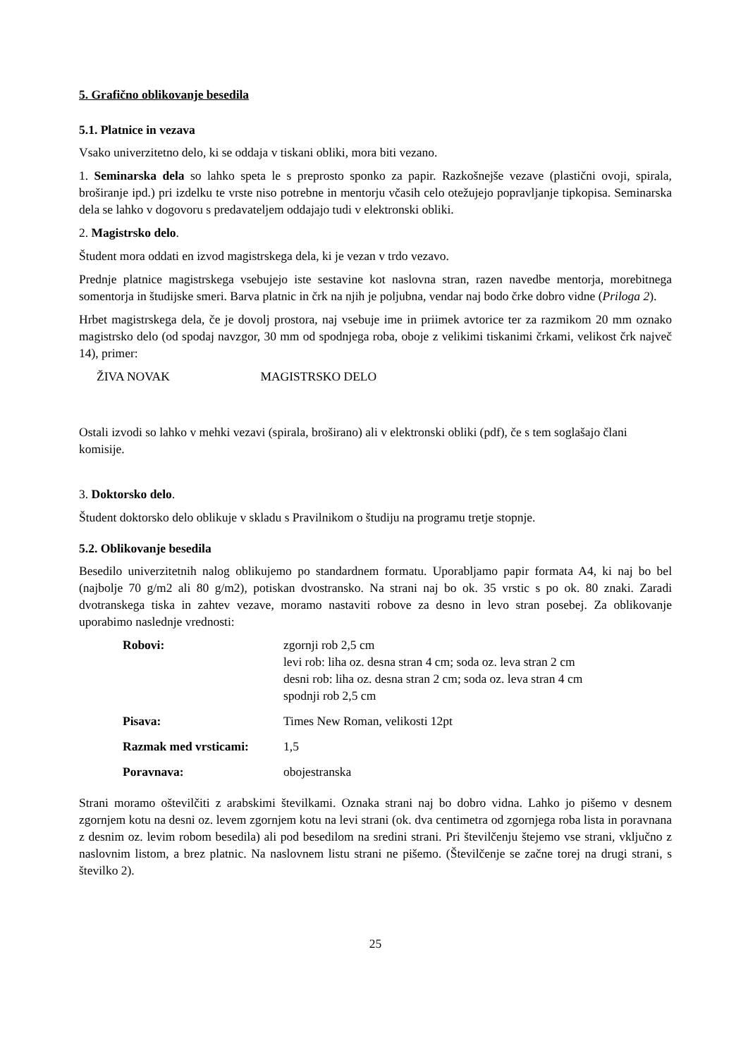5. Grafično oblikovanje besedila
5.1. Platnice in vezava
Vsako univerzitetno delo, ki se oddaja v tiskani obliki, mora biti vezano.
1. Seminarska dela so lahko speta le s preprosto sponko za papir. Razkošnejše vezave (plastični ovoji, spirala, broširanje ipd.) pri izdelku te vrste niso potrebne in mentorju včasih celo otežujejo popravljanje tipkopisa. Seminarska dela se lahko v dogovoru s predavateljem oddajajo tudi v elektronski obliki.
2. Magistrsko delo.
Študent mora oddati en izvod magistrskega dela, ki je vezan v trdo vezavo.
Prednje platnice magistrskega vsebujejo iste sestavine kot naslovna stran, razen navedbe mentorja, morebitnega somentorja in študijske smeri. Barva platnic in črk na njih je poljubna, vendar naj bodo črke dobro vidne (Priloga 2).
Hrbet magistrskega dela, če je dovolj prostora, naj vsebuje ime in priimek avtorice ter za razmikom 20 mm oznako magistrsko delo (od spodaj navzgor, 30 mm od spodnjega roba, oboje z velikimi tiskanimi črkami, velikost črk največ 14), primer:
ŽIVA NOVAK MAGISTRSKO DELO
Ostali izvodi so lahko v mehki vezavi (spirala, broširano) ali v elektronski obliki (pdf), če s tem soglašajo člani komisije.
3. Doktorsko delo.
Študent doktorsko delo oblikuje v skladu s Pravilnikom o študiju na programu tretje stopnje.
5.2. Oblikovanje besedila
Besedilo univerzitetnih nalog oblikujemo po standardnem formatu. Uporabljamo papir formata A4, ki naj bo bel (najbolje 70 g/m2 ali 80 g/m2), potiskan dvostransko. Na strani naj bo ok. 35 vrstic s po ok. 80 znaki. Zaradi dvotranskega tiska in zahtev vezave, moramo nastaviti robove za desno in levo stran posebej. Za oblikovanje uporabimo naslednje vrednosti:
| Robovi: | zgornji rob 2,5 cm levi rob: liha oz. desna stran 4 cm; soda oz. leva stran 2 cm desni rob: liha oz. desna stran 2 cm; soda oz. leva stran 4 cm spodnji rob 2,5 cm |
| Pisava: | Times New Roman, velikosti 12pt |
| Razmak med vrsticami: | 1,5 |
| Poravnava: | obojestranska |
Strani moramo oštevilčiti z arabskimi številkami. Oznaka strani naj bo dobro vidna. Lahko jo pišemo v desnem zgornjem kotu na desni oz. levem zgornjem kotu na levi strani (ok. dva centimetra od zgornjega roba lista in poravnana z desnim oz. levim robom besedila) ali pod besedilom na sredini strani. Pri številčenju štejemo vse strani, vključno z naslovnim listom, a brez platnic. Na naslovnem listu strani ne pišemo. (Številčenje se začne torej na drugi strani, s številko 2).
25